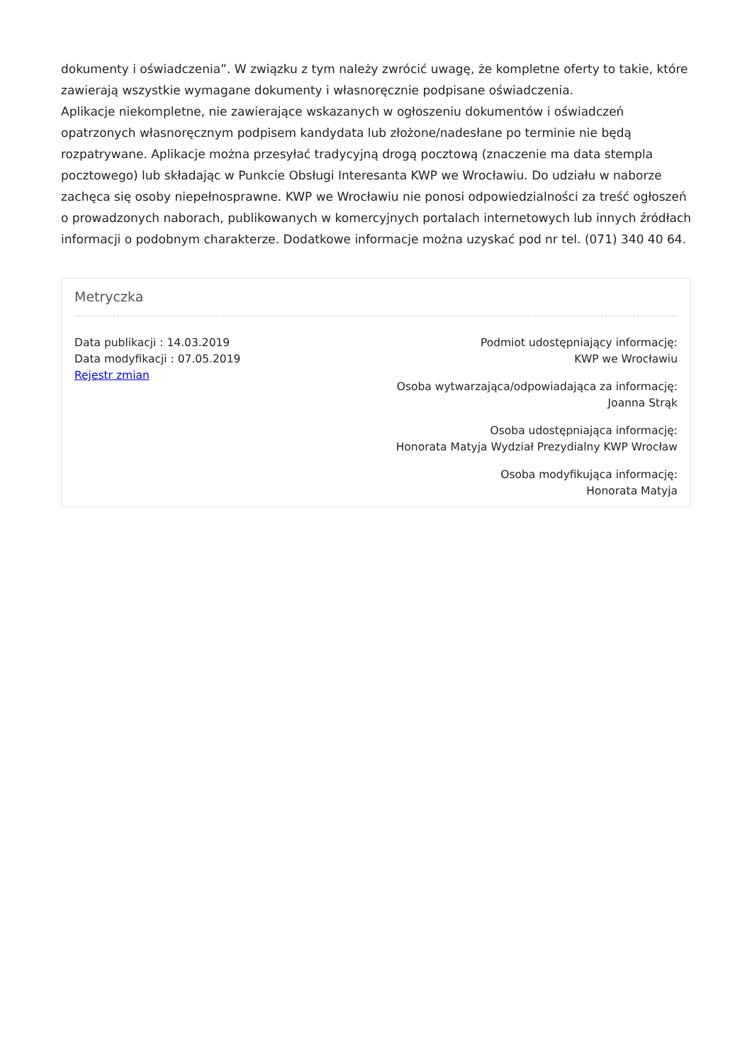dokumenty i oświadczenia”. W związku z tym należy zwrócić uwagę, że kompletne oferty to takie, które zawierają wszystkie wymagane dokumenty i własnoręcznie podpisane oświadczenia.
Aplikacje niekompletne, nie zawierające wskazanych w ogłoszeniu dokumentów i oświadczeń opatrzonych własnoręcznym podpisem kandydata lub złożone/nadesłane po terminie nie będą rozpatrywane. Aplikacje można przesyłać tradycyjną drogą pocztową (znaczenie ma data stempla pocztowego) lub składając w Punkcie Obsługi Interesanta KWP we Wrocławiu. Do udziału w naborze zachęca się osoby niepełnosprawne. KWP we Wrocławiu nie ponosi odpowiedzialności za treść ogłoszeń o prowadzonych naborach, publikowanych w komercyjnych portalach internetowych lub innych źródłach informacji o podobnym charakterze. Dodatkowe informacje można uzyskać pod nr tel. (071) 340 40 64.
Metryczka
Data publikacji : 14.03.2019
Data modyfikacji : 07.05.2019
Rejestr zmian
Podmiot udostępniający informację:
KWP we Wrocławiu
Osoba wytwarzająca/odpowiadająca za informację:
Joanna Strąk
Osoba udostępniająca informację:
Honorata Matyja Wydział Prezydialny KWP Wrocław
Osoba modyfikująca informację:
Honorata Matyja